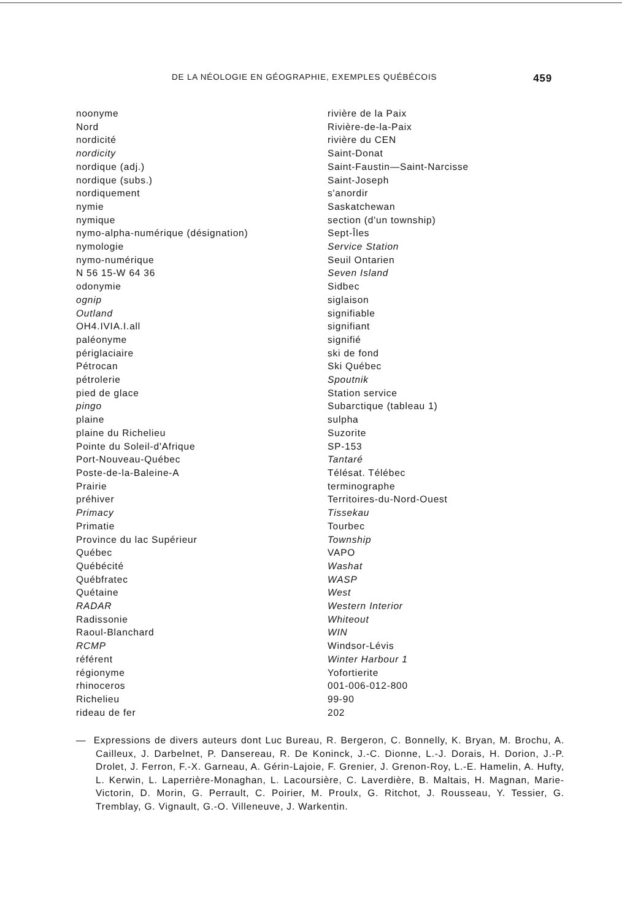DE LA NÉOLOGIE EN GÉOGRAPHIE, EXEMPLES QUÉBÉCOIS 459
noonyme
Nord
nordicité
nordicity
nordique (adj.)
nordique (subs.)
nordiquement
nymie
nymique
nymo-alpha-numérique (désignation)
nymologie
nymo-numérique
N 56 15-W 64 36
odonymie
ognip
Outland
OH4.IVIA.I.all
paléonyme
périglaciaire
Pétrocan
pétrolerie
pied de glace
pingo
plaine
plaine du Richelieu
Pointe du Soleil-d'Afrique
Port-Nouveau-Québec
Poste-de-la-Baleine-A
Prairie
préhiver
Primacy
Primatie
Province du lac Supérieur
Québec
Québécité
Québfratec
Quétaine
RADAR
Radissonie
Raoul-Blanchard
RCMP
référent
régionyme
rhinoceros
Richelieu
rideau de fer
rivière de la Paix
Rivière-de-la-Paix
rivière du CEN
Saint-Donat
Saint-Faustin—Saint-Narcisse
Saint-Joseph
s'anordir
Saskatchewan
section (d'un township)
Sept-Îles
Service Station
Seuil Ontarien
Seven Island
Sidbec
siglaison
signifiable
signifiant
signifié
ski de fond
Ski Québec
Spoutnik
Station service
Subarctique (tableau 1)
sulpha
Suzorite
SP-153
Tantaré
Télésat. Télébec
terminographe
Territoires-du-Nord-Ouest
Tissekau
Tourbec
Township
VAPO
Washat
WASP
West
Western Interior
Whiteout
WIN
Windsor-Lévis
Winter Harbour 1
Yofortierite
001-006-012-800
99-90
202
— Expressions de divers auteurs dont Luc Bureau, R. Bergeron, C. Bonnelly, K. Bryan, M. Brochu, A. Cailleux, J. Darbelnet, P. Dansereau, R. De Koninck, J.-C. Dionne, L.-J. Dorais, H. Dorion, J.-P. Drolet, J. Ferron, F.-X. Garneau, A. Gérin-Lajoie, F. Grenier, J. Grenon-Roy, L.-E. Hamelin, A. Hufty, L. Kerwin, L. Laperrière-Monaghan, L. Lacoursière, C. Laverdière, B. Maltais, H. Magnan, Marie-Victorin, D. Morin, G. Perrault, C. Poirier, M. Proulx, G. Ritchot, J. Rousseau, Y. Tessier, G. Tremblay, G. Vignault, G.-O. Villeneuve, J. Warkentin.